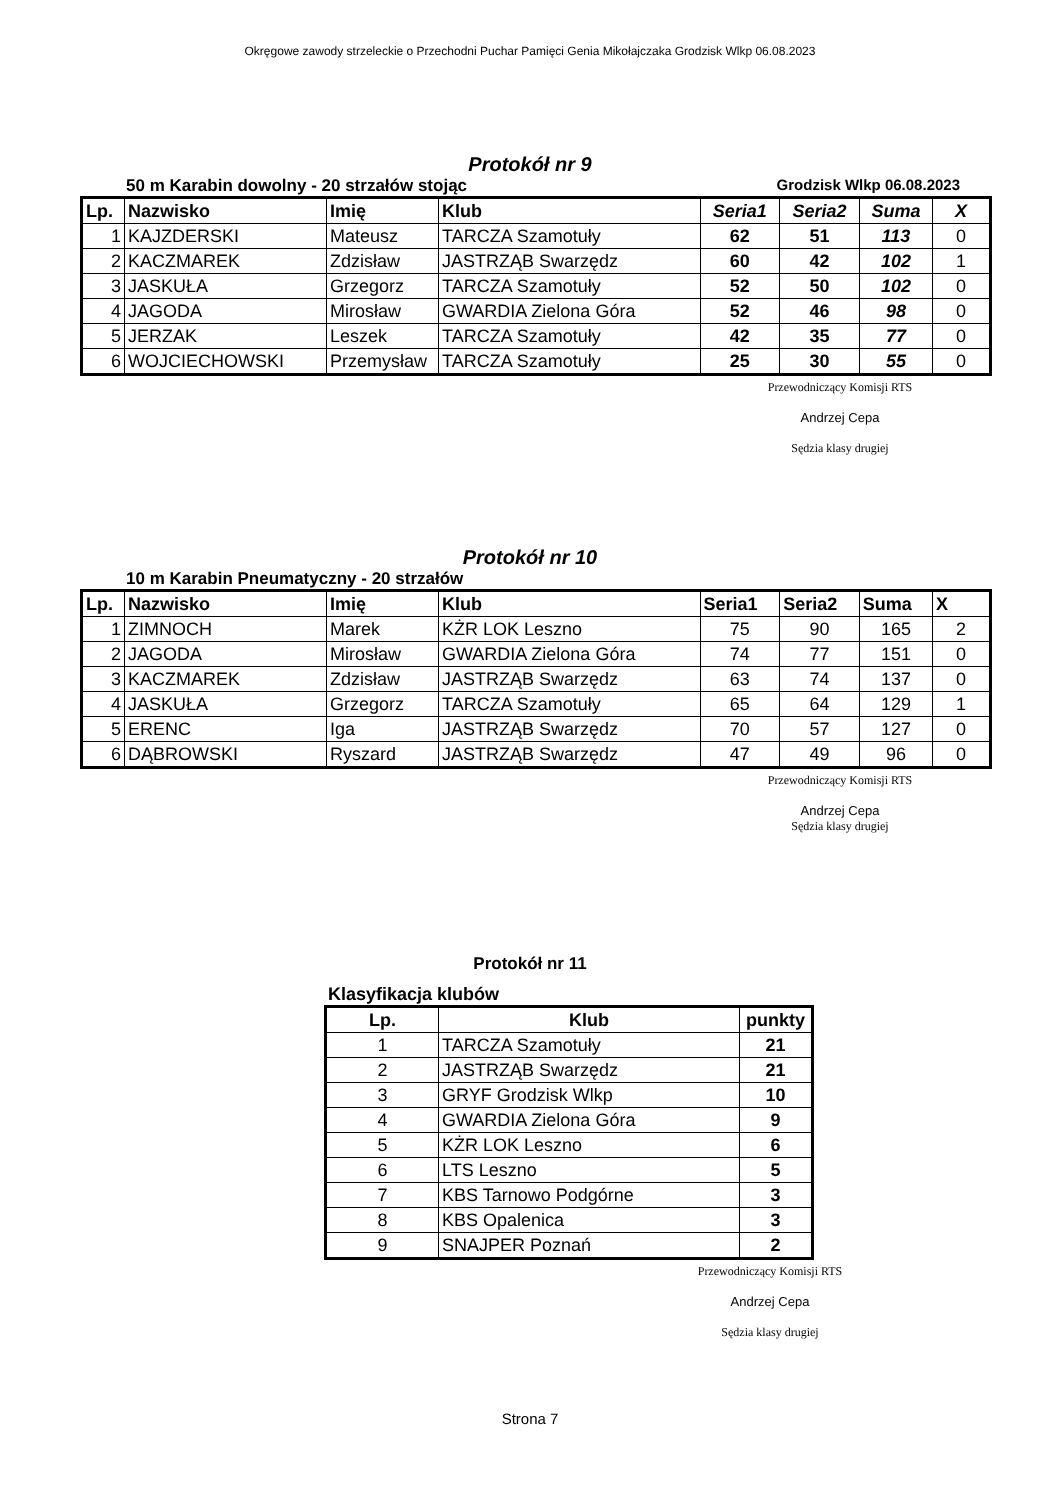Okręgowe zawody strzeleckie o Przechodni Puchar Pamięci Genia Mikołajczaka Grodzisk Wlkp 06.08.2023
Protokół nr 9
50 m Karabin dowolny - 20 strzałów stojąc Grodzisk Wlkp 06.08.2023
| Lp. | Nazwisko | Imię | Klub | Seria1 | Seria2 | Suma | X |
| --- | --- | --- | --- | --- | --- | --- | --- |
| 1 | KAJZDERSKI | Mateusz | TARCZA Szamotuły | 62 | 51 | 113 | 0 |
| 2 | KACZMAREK | Zdzisław | JASTRZĄB Swarzędz | 60 | 42 | 102 | 1 |
| 3 | JASKUŁA | Grzegorz | TARCZA Szamotuły | 52 | 50 | 102 | 0 |
| 4 | JAGODA | Mirosław | GWARDIA Zielona Góra | 52 | 46 | 98 | 0 |
| 5 | JERZAK | Leszek | TARCZA Szamotuły | 42 | 35 | 77 | 0 |
| 6 | WOJCIECHOWSKI | Przemysław | TARCZA Szamotuły | 25 | 30 | 55 | 0 |
Przewodniczący Komisji RTS
Andrzej Cepa
Sędzia klasy drugiej
Protokół nr 10
10 m Karabin Pneumatyczny - 20 strzałów
| Lp. | Nazwisko | Imię | Klub | Seria1 | Seria2 | Suma | X |
| --- | --- | --- | --- | --- | --- | --- | --- |
| 1 | ZIMNOCH | Marek | KŻR LOK Leszno | 75 | 90 | 165 | 2 |
| 2 | JAGODA | Mirosław | GWARDIA Zielona Góra | 74 | 77 | 151 | 0 |
| 3 | KACZMAREK | Zdzisław | JASTRZĄB Swarzędz | 63 | 74 | 137 | 0 |
| 4 | JASKUŁA | Grzegorz | TARCZA Szamotuły | 65 | 64 | 129 | 1 |
| 5 | ERENC | Iga | JASTRZĄB Swarzędz | 70 | 57 | 127 | 0 |
| 6 | DĄBROWSKI | Ryszard | JASTRZĄB Swarzędz | 47 | 49 | 96 | 0 |
Przewodniczący Komisji RTS
Andrzej Cepa
Sędzia klasy drugiej
Protokół nr 11
Klasyfikacja klubów
| Lp. | Klub | punkty |
| --- | --- | --- |
| 1 | TARCZA Szamotuły | 21 |
| 2 | JASTRZĄB Swarzędz | 21 |
| 3 | GRYF Grodzisk Wlkp | 10 |
| 4 | GWARDIA Zielona Góra | 9 |
| 5 | KŻR LOK Leszno | 6 |
| 6 | LTS Leszno | 5 |
| 7 | KBS Tarnowo Podgórne | 3 |
| 8 | KBS Opalenica | 3 |
| 9 | SNAJPER Poznań | 2 |
Przewodniczący Komisji RTS
Andrzej Cepa
Sędzia klasy drugiej
Strona 7